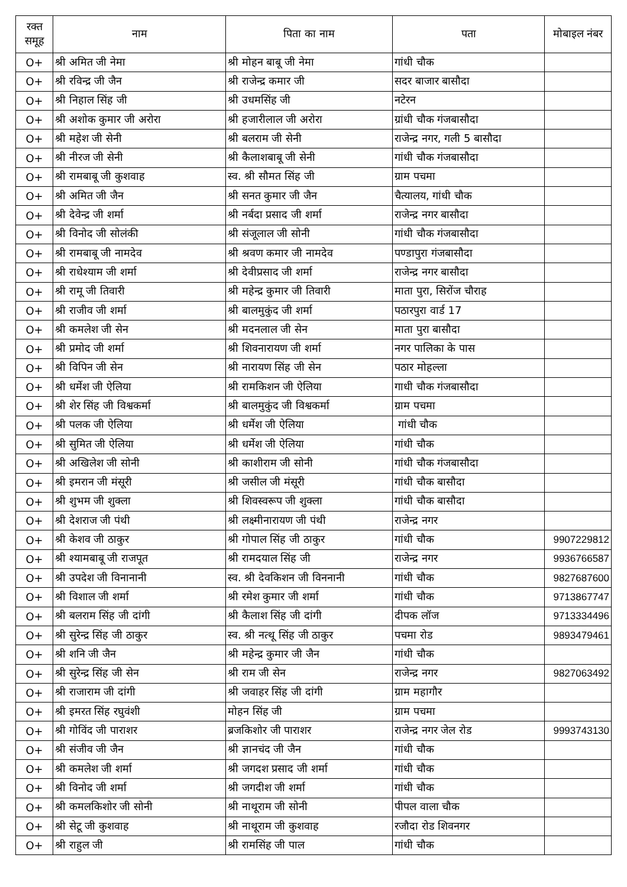| रक्त समूह | नाम | पिता का नाम | पता | मोबाइल नंबर |
| --- | --- | --- | --- | --- |
| O+ | श्री अमित जी नेमा | श्री मोहन बाबू जी नेमा | गांधी चौक | |
| O+ | श्री रविन्द्र जी जैन | श्री राजेन्द्र कमार जी | सदर बाजार बासौदा | |
| O+ | श्री निहाल सिंह जी | श्री उधमसिंह जी | नटेरन | |
| O+ | श्री अशोक कुमार जी अरोरा | श्री हजारीलाल जी अरोरा | ग्रांधी चौक गंजबासौदा | |
| O+ | श्री महेश जी सेनी | श्री बलराम जी सेनी | राजेन्द्र नगर, गली 5 बासौदा | |
| O+ | श्री नीरज जी सेनी | श्री कैलाशबाबू जी सेनी | गांधी चौक गंजबासौदा | |
| O+ | श्री रामबाबू जी कुशवाह | स्व. श्री सौमत सिंह जी | ग्राम पचमा | |
| O+ | श्री अमित जी जैन | श्री सनत कुमार जी जैन | चैत्यालय, गांधी चौक | |
| O+ | श्री देवेन्द्र जी शर्मा | श्री नर्बदा प्रसाद जी शर्मा | राजेन्द्र नगर बासौदा | |
| O+ | श्री विनोद जी सोलंकी | श्री संजूलाल जी सोनी | गांधी चौक गंजबासौदा | |
| O+ | श्री रामबाबू जी नामदेव | श्री श्रवण कमार जी नामदेव | पण्डापुरा गंजबासौदा | |
| O+ | श्री राधेश्याम जी शर्मा | श्री देवीप्रसाद जी शर्मा | राजेन्द्र नगर बासौदा | |
| O+ | श्री रामू जी तिवारी | श्री महेन्द्र कुमार जी तिवारी | माता पुरा, सिरोंज चौराह | |
| O+ | श्री राजीव जी शर्मा | श्री बालमुकुंद जी शर्मा | पठारपुरा वार्ड 17 | |
| O+ | श्री कमलेश जी सेन | श्री मदनलाल जी सेन | माता पुरा बासौदा | |
| O+ | श्री प्रमोद जी शर्मा | श्री शिवनारायण जी शर्मा | नगर पालिका के पास | |
| O+ | श्री विपिन जी सेन | श्री नारायण सिंह जी सेन | पठार मोहल्ला | |
| O+ | श्री धर्मेश जी ऐलिया | श्री रामकिशन जी ऐलिया | गाधी चौक गंजबासौदा | |
| O+ | श्री शेर सिंह जी विश्वकर्मा | श्री बालमुकुंद जी विश्वकर्मा | ग्राम पचमा | |
| O+ | श्री पलक जी ऐलिया | श्री धर्मेश जी ऐलिया | गांधी चौक | |
| O+ | श्री सुमित जी ऐलिया | श्री धर्मेश जी ऐलिया | गांधी चौक | |
| O+ | श्री अखिलेश जी सोनी | श्री काशीराम जी सोनी | गांधी चौक गंजबासौदा | |
| O+ | श्री इमरान जी मंसूरी | श्री जसील जी मंसूरी | गांधी चौक बासौदा | |
| O+ | श्री शुभम जी शुक्ला | श्री शिवस्वरूप जी शुक्ला | गांधी चौक बासौदा | |
| O+ | श्री देशराज जी पंथी | श्री लक्ष्मीनारायण जी पंथी | राजेन्द्र नगर | |
| O+ | श्री केशव जी ठाकुर | श्री गोपाल सिंह जी ठाकुर | गांधी चौक | 9907229812 |
| O+ | श्री श्यामबाबू जी राजपूत | श्री रामदयाल सिंह जी | राजेन्द्र नगर | 9936766587 |
| O+ | श्री उपदेश जी विनानानी | स्व. श्री देवकिशन जी विननानी | गांधी चौक | 9827687600 |
| O+ | श्री विशाल जी शर्मा | श्री रमेश कुमार जी शर्मा | गांधी चौक | 9713867747 |
| O+ | श्री बलराम सिंह जी दांगी | श्री कैलाश सिंह जी दांगी | दीपक लॉज | 9713334496 |
| O+ | श्री सुरेन्द्र सिंह जी ठाकुर | स्व. श्री नत्थू सिंह जी ठाकुर | पचमा रोड | 9893479461 |
| O+ | श्री शनि जी जैन | श्री महेन्द्र कुमार जी जैन | गांधी चौक | |
| O+ | श्री सुरेन्द्र सिंह जी सेन | श्री राम जी सेन | राजेन्द्र नगर | 9827063492 |
| O+ | श्री राजाराम जी दांगी | श्री जवाहर सिंह जी दांगी | ग्राम महागौर | |
| O+ | श्री इमरत सिंह रघुवंशी | मोहन सिंह जी | ग्राम पचमा | |
| O+ | श्री गोविंद जी पाराशर | ब्रजकिशोर जी पाराशर | राजेन्द्र नगर जेल रोड | 9993743130 |
| O+ | श्री संजीव जी जैन | श्री ज्ञानचंद जी जैन | गांधी चौक | |
| O+ | श्री कमलेश जी शर्मा | श्री जगदश प्रसाद जी शर्मा | गांधी चौक | |
| O+ | श्री विनोद जी शर्मा | श्री जगदीश जी शर्मा | गांधी चौक | |
| O+ | श्री कमलकिशोर जी सोनी | श्री नाथूराम जी सोनी | पीपल वाला चौक | |
| O+ | श्री सेटू जी कुशवाह | श्री नाथूराम जी कुशवाह | रजौदा रोड शिवनगर | |
| O+ | श्री राहुल जी | श्री रामसिंह जी पाल | गांधी चौक | |